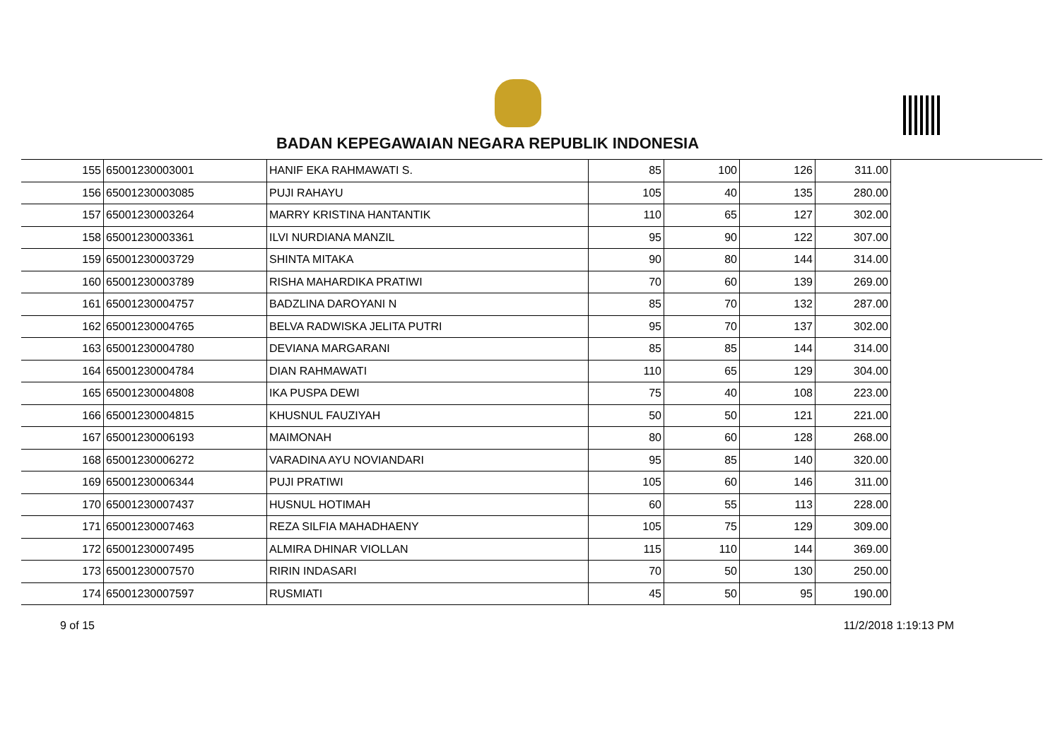BADAN KEPEGAWAIAN NEGARA REPUBLIK INDONESIA
| 155 | 65001230003001 | HANIF EKA RAHMAWATI S. | 85 | 100 | 126 | 311.00 |
| 156 | 65001230003085 | PUJI RAHAYU | 105 | 40 | 135 | 280.00 |
| 157 | 65001230003264 | MARRY KRISTINA HANTANTIK | 110 | 65 | 127 | 302.00 |
| 158 | 65001230003361 | ILVI NURDIANA MANZIL | 95 | 90 | 122 | 307.00 |
| 159 | 65001230003729 | SHINTA MITAKA | 90 | 80 | 144 | 314.00 |
| 160 | 65001230003789 | RISHA MAHARDIKA PRATIWI | 70 | 60 | 139 | 269.00 |
| 161 | 65001230004757 | BADZLINA DAROYANI N | 85 | 70 | 132 | 287.00 |
| 162 | 65001230004765 | BELVA RADWISKA JELITA PUTRI | 95 | 70 | 137 | 302.00 |
| 163 | 65001230004780 | DEVIANA MARGARANI | 85 | 85 | 144 | 314.00 |
| 164 | 65001230004784 | DIAN RAHMAWATI | 110 | 65 | 129 | 304.00 |
| 165 | 65001230004808 | IKA PUSPA DEWI | 75 | 40 | 108 | 223.00 |
| 166 | 65001230004815 | KHUSNUL FAUZIYAH | 50 | 50 | 121 | 221.00 |
| 167 | 65001230006193 | MAIMONAH | 80 | 60 | 128 | 268.00 |
| 168 | 65001230006272 | VARADINA AYU NOVIANDARI | 95 | 85 | 140 | 320.00 |
| 169 | 65001230006344 | PUJI PRATIWI | 105 | 60 | 146 | 311.00 |
| 170 | 65001230007437 | HUSNUL HOTIMAH | 60 | 55 | 113 | 228.00 |
| 171 | 65001230007463 | REZA SILFIA MAHADHAENY | 105 | 75 | 129 | 309.00 |
| 172 | 65001230007495 | ALMIRA DHINAR VIOLLAN | 115 | 110 | 144 | 369.00 |
| 173 | 65001230007570 | RIRIN INDASARI | 70 | 50 | 130 | 250.00 |
| 174 | 65001230007597 | RUSMIATI | 45 | 50 | 95 | 190.00 |
9 of 15 11/2/2018 1:19:13 PM